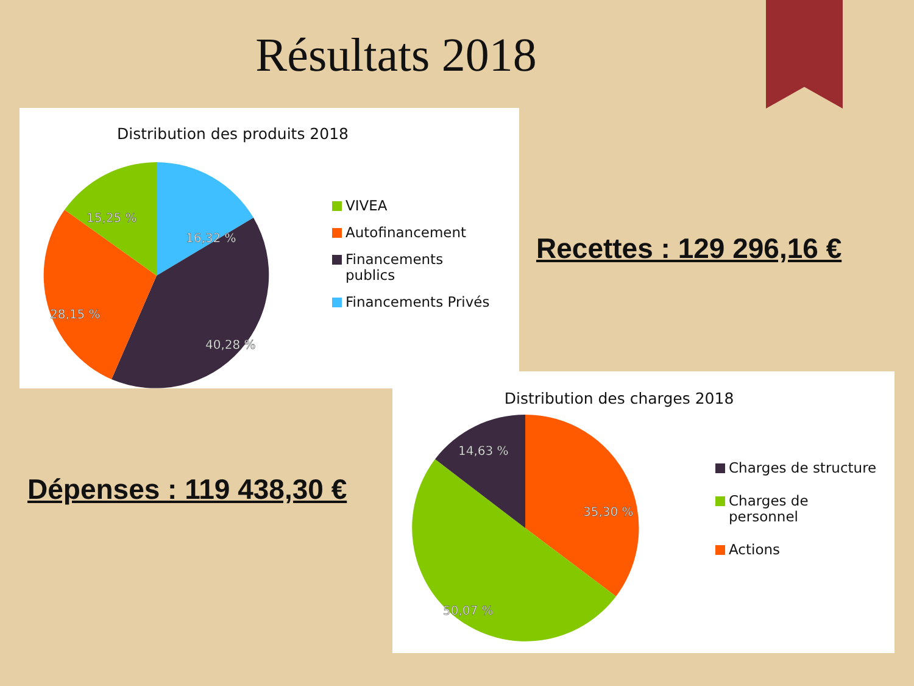Résultats 2018
Distribution des produits 2018
16,32 %
40,28 %
28,15 %
15,25 %
VIVEA
Autofinancement
Financements
publics
Financements Privés
Recettes : 129 296,16 €
Dépenses : 119 438,30 €
Distribution des charges 2018
14,63 %
35,30 %
50,07 %
Charges de structure
Charges de
personnel
Actions